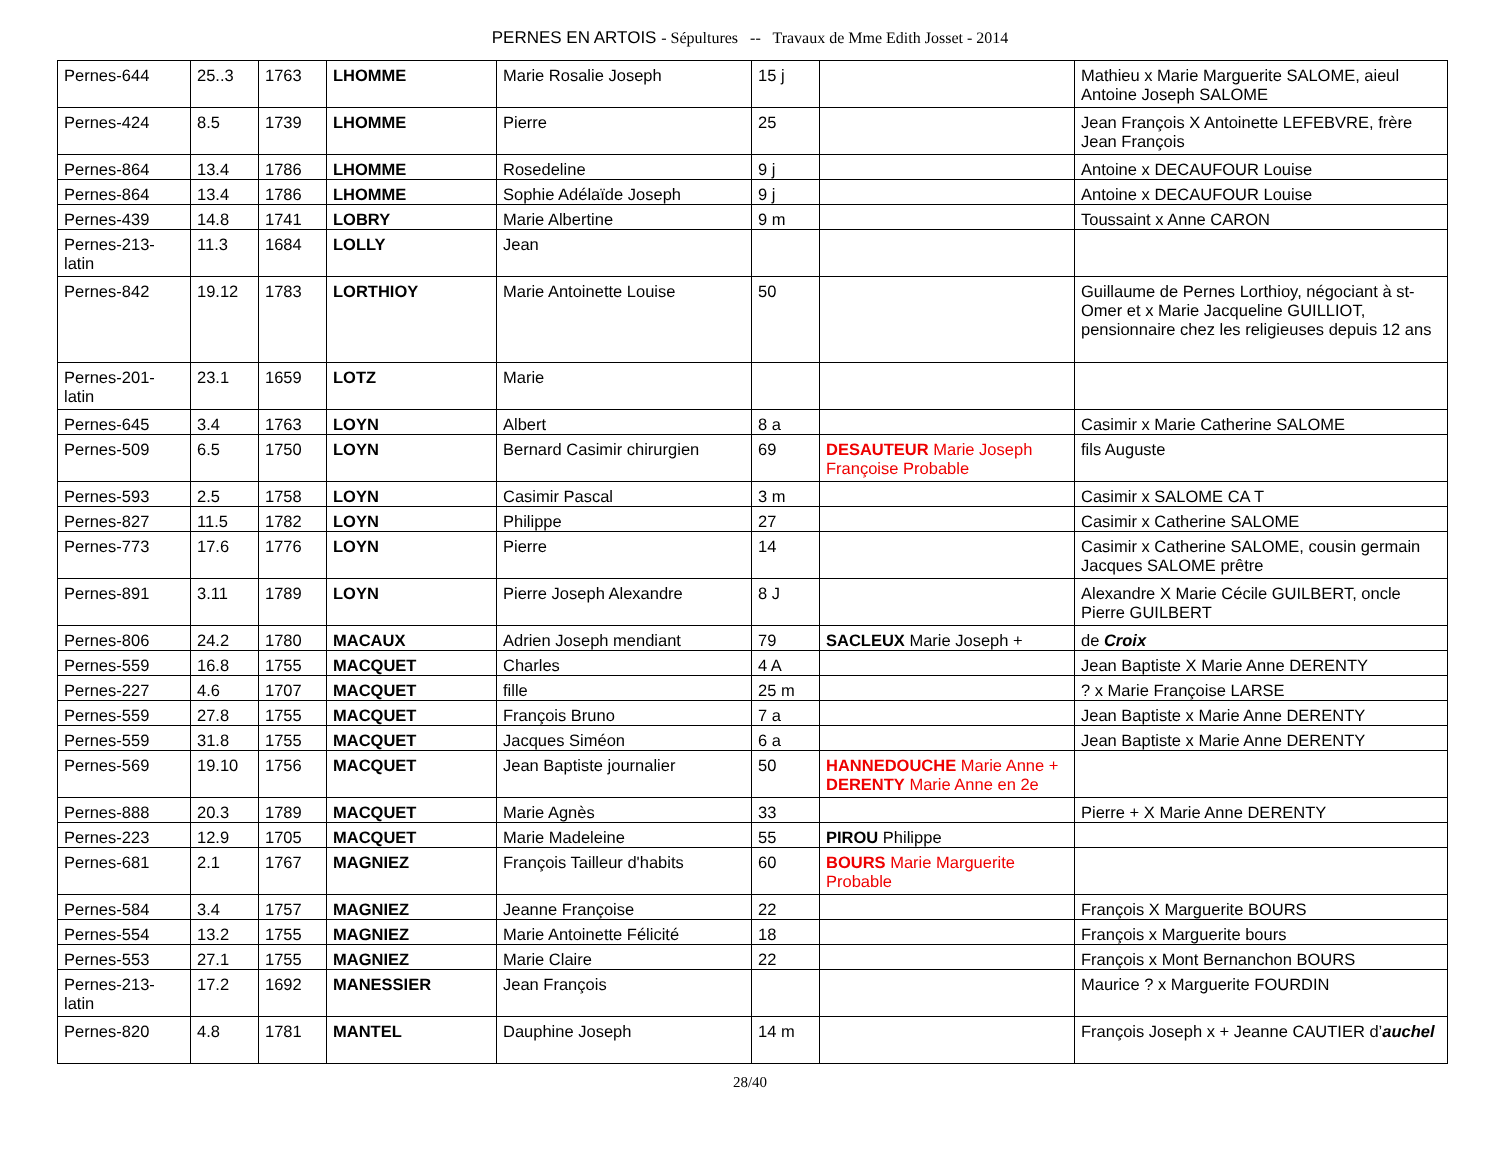PERNES EN ARTOIS - Sépultures -- Travaux de Mme Edith Josset - 2014
| Pernes-644 | 25..3 | 1763 | LHOMME | Marie Rosalie Joseph | 15 j | | Mathieu x Marie Marguerite SALOME, aieul Antoine Joseph SALOME |
| Pernes-424 | 8.5 | 1739 | LHOMME | Pierre | 25 | | Jean François X Antoinette LEFEBVRE, frère Jean François |
| Pernes-864 | 13.4 | 1786 | LHOMME | Rosedeline | 9 j | | Antoine x DECAUFOUR Louise |
| Pernes-864 | 13.4 | 1786 | LHOMME | Sophie Adélaïde Joseph | 9 j | | Antoine x DECAUFOUR Louise |
| Pernes-439 | 14.8 | 1741 | LOBRY | Marie Albertine | 9 m | | Toussaint x Anne CARON |
| Pernes-213-latin | 11.3 | 1684 | LOLLY | Jean | | | |
| Pernes-842 | 19.12 | 1783 | LORTHIOY | Marie Antoinette Louise | 50 | | Guillaume de Pernes Lorthioy, négociant à st-Omer et x Marie Jacqueline GUILLIOT, pensionnaire chez les religieuses depuis 12 ans |
| Pernes-201-latin | 23.1 | 1659 | LOTZ | Marie | | | |
| Pernes-645 | 3.4 | 1763 | LOYN | Albert | 8 a | | Casimir x Marie Catherine SALOME |
| Pernes-509 | 6.5 | 1750 | LOYN | Bernard Casimir chirurgien | 69 | DESAUTEUR Marie Joseph Françoise Probable | fils Auguste |
| Pernes-593 | 2.5 | 1758 | LOYN | Casimir Pascal | 3 m | | Casimir x SALOME CA T |
| Pernes-827 | 11.5 | 1782 | LOYN | Philippe | 27 | | Casimir x Catherine SALOME |
| Pernes-773 | 17.6 | 1776 | LOYN | Pierre | 14 | | Casimir x Catherine SALOME, cousin germain Jacques SALOME prêtre |
| Pernes-891 | 3.11 | 1789 | LOYN | Pierre Joseph Alexandre | 8 J | | Alexandre X Marie Cécile GUILBERT, oncle Pierre GUILBERT |
| Pernes-806 | 24.2 | 1780 | MACAUX | Adrien Joseph mendiant | 79 | SACLEUX Marie Joseph + | de Croix |
| Pernes-559 | 16.8 | 1755 | MACQUET | Charles | 4 A | | Jean Baptiste X Marie Anne DERENTY |
| Pernes-227 | 4.6 | 1707 | MACQUET | fille | 25 m | | ? x Marie Françoise LARSE |
| Pernes-559 | 27.8 | 1755 | MACQUET | François Bruno | 7 a | | Jean Baptiste x Marie Anne DERENTY |
| Pernes-559 | 31.8 | 1755 | MACQUET | Jacques Siméon | 6 a | | Jean Baptiste x Marie Anne DERENTY |
| Pernes-569 | 19.10 | 1756 | MACQUET | Jean Baptiste journalier | 50 | HANNEDOUCHE Marie Anne + DERENTY Marie Anne en 2e | |
| Pernes-888 | 20.3 | 1789 | MACQUET | Marie Agnès | 33 | | Pierre + X Marie Anne DERENTY |
| Pernes-223 | 12.9 | 1705 | MACQUET | Marie Madeleine | 55 | PIROU Philippe | |
| Pernes-681 | 2.1 | 1767 | MAGNIEZ | François Tailleur d'habits | 60 | BOURS Marie Marguerite Probable | |
| Pernes-584 | 3.4 | 1757 | MAGNIEZ | Jeanne Françoise | 22 | | François X Marguerite BOURS |
| Pernes-554 | 13.2 | 1755 | MAGNIEZ | Marie Antoinette Félicité | 18 | | François x Marguerite bours |
| Pernes-553 | 27.1 | 1755 | MAGNIEZ | Marie Claire | 22 | | François x Mont Bernanchon BOURS |
| Pernes-213-latin | 17.2 | 1692 | MANESSIER | Jean François | | | Maurice ? x Marguerite FOURDIN |
| Pernes-820 | 4.8 | 1781 | MANTEL | Dauphine Joseph | 14 m | | François Joseph x + Jeanne CAUTIER d’ auchel |
28/40